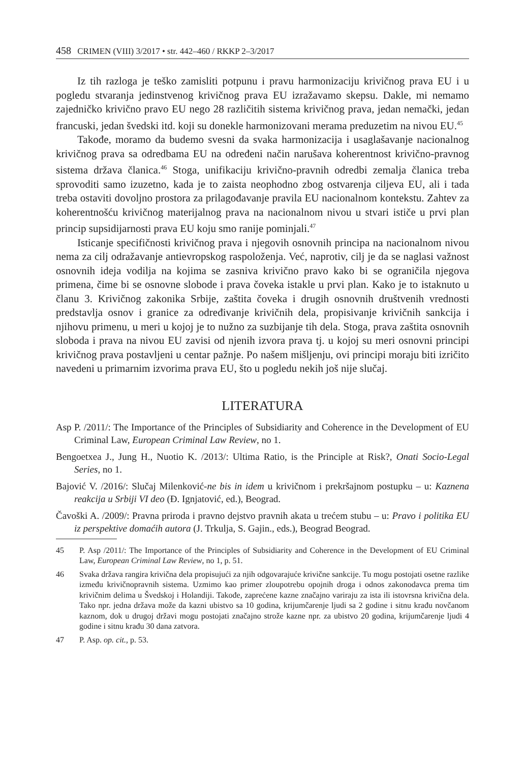458 CRIMEN (VIII) 3/2017 • str. 442–460 / RKKP 2–3/2017
Iz tih razloga je teško zamisliti potpunu i pravu harmonizaciju krivičnog prava EU i u pogledu stvaranja jedinstvenog krivičnog prava EU izražavamo skepsu. Dakle, mi nemamo zajedničko krivično pravo EU nego 28 različitih sistema krivičnog prava, jedan nemački, jedan francuski, jedan švedski itd. koji su donekle harmonizovani merama preduzetim na nivou EU.<sup>45</sup>
Takođe, moramo da budemo svesni da svaka harmonizacija i usaglašavanje nacionalnog krivičnog prava sa odredbama EU na određeni način narušava koherentnost krivično-pravnog sistema država članica.<sup>46</sup> Stoga, unifikaciju krivično-pravnih odredbi zemalja članica treba sprovoditi samo izuzetno, kada je to zaista neophodno zbog ostvarenja ciljeva EU, ali i tada treba ostaviti dovoljno prostora za prilagođavanje pravila EU nacionalnom kontekstu. Zahtev za koherentnošću krivičnog materijalnog prava na nacionalnom nivou u stvari ističe u prvi plan princip supsidijarnosti prava EU koju smo ranije pominjali.<sup>47</sup>
Isticanje specifičnosti krivičnog prava i njegovih osnovnih principa na nacionalnom nivou nema za cilj odražavanje antievropskog raspoloženja. Već, naprotiv, cilj je da se naglasi važnost osnovnih ideja vodilja na kojima se zasniva krivično pravo kako bi se ograničila njegova primena, čime bi se osnovne slobode i prava čoveka istakle u prvi plan. Kako je to istaknuto u članu 3. Krivičnog zakonika Srbije, zaštita čoveka i drugih osnovnih društvenih vrednosti predstavlja osnov i granice za određivanje krivičnih dela, propisivanje krivičnih sankcija i njihovu primenu, u meri u kojoj je to nužno za suzbijanje tih dela. Stoga, prava zaštita osnovnih sloboda i prava na nivou EU zavisi od njenih izvora prava tj. u kojoj su meri osnovni principi krivičnog prava postavljeni u centar pažnje. Po našem mišljenju, ovi principi moraju biti izričito navedeni u primarnim izvorima prava EU, što u pogledu nekih još nije slučaj.
LITERATURA
Asp P. /2011/: The Importance of the Principles of Subsidiarity and Coherence in the Development of EU Criminal Law, European Criminal Law Review, no 1.
Bengoetxea J., Jung H., Nuotio K. /2013/: Ultima Ratio, is the Principle at Risk?, Onati Socio-Legal Series, no 1.
Bajović V. /2016/: Slučaj Milenković-ne bis in idem u krivičnom i prekršajnom postupku – u: Kaznena reakcija u Srbiji VI deo (Đ. Ignjatović, ed.), Beograd.
Čavoški A. /2009/: Pravna priroda i pravno dejstvo pravnih akata u trećem stubu – u: Pravo i politika EU iz perspektive domaćih autora (J. Trkulja, S. Gajin., eds.), Beograd Beograd.
45 P. Asp /2011/: The Importance of the Principles of Subsidiarity and Coherence in the Development of EU Criminal Law, European Criminal Law Review, no 1, p. 51.
46 Svaka država rangira krivična dela propisujući za njih odgovarajuće krivične sankcije. Tu mogu postojati osetne razlike između krivičnopravnih sistema. Uzmimo kao primer zloupotrebu opojnih droga i odnos zakonodavca prema tim krivičnim delima u Švedskoj i Holandiji. Takođe, zaprećene kazne značajno variraju za ista ili istovrsna krivična dela. Tako npr. jedna država može da kazni ubistvo sa 10 godina, krijumčarenje ljudi sa 2 godine i sitnu krađu novčanom kaznom, dok u drugoj državi mogu postojati značajno strože kazne npr. za ubistvo 20 godina, krijumčarenje ljudi 4 godine i sitnu krađu 30 dana zatvora.
47 P. Asp. op. cit., p. 53.